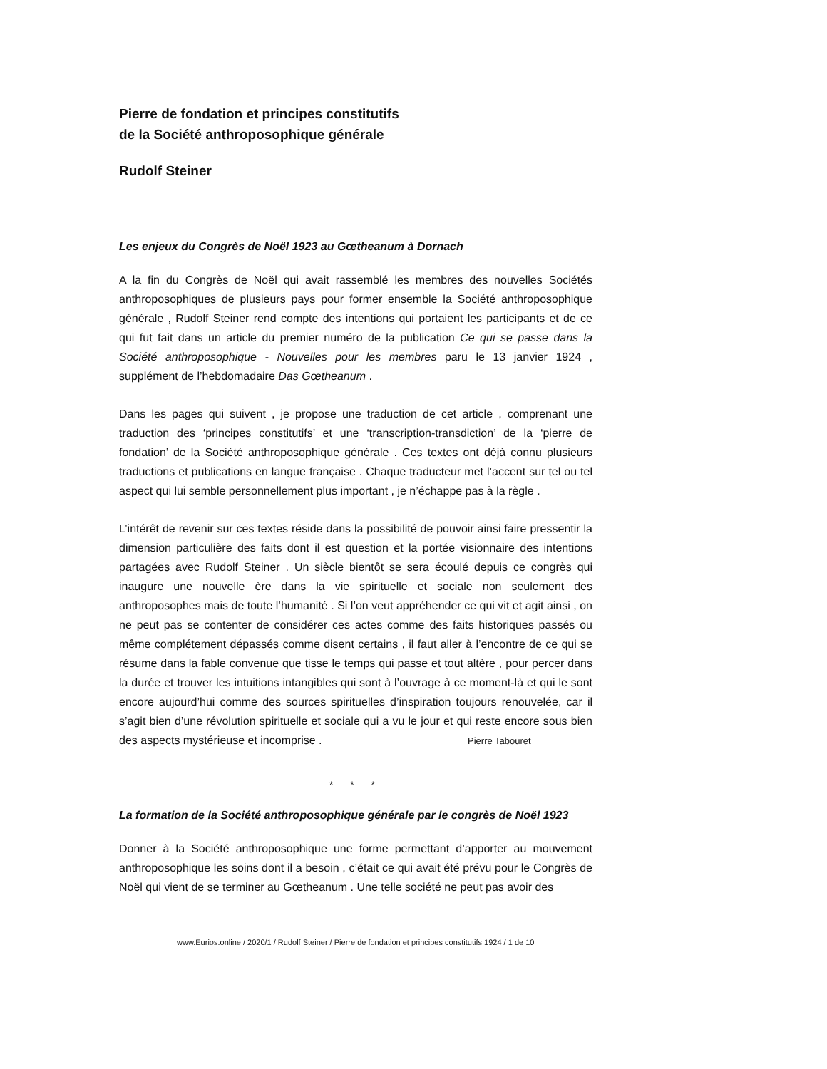Pierre de fondation et principes constitutifs
de la Société anthroposophique générale
Rudolf Steiner
Les enjeux du Congrès de Noël 1923 au Gœtheanum à Dornach
A la fin du Congrès de Noël qui avait rassemblé les membres des nouvelles Sociétés anthroposophiques de plusieurs pays pour former ensemble la Société anthroposophique générale , Rudolf Steiner rend compte des intentions qui portaient les participants et de ce qui fut fait dans un article du premier numéro de la publication Ce qui se passe dans la Société anthroposophique - Nouvelles pour les membres paru le 13 janvier 1924 , supplément de l’hebdomadaire Das Gœtheanum .
Dans les pages qui suivent , je propose une traduction de cet article , comprenant une traduction des ‘principes constitutifs’ et une ‘transcription-transdiction’ de la ‘pierre de fondation’ de la Société anthroposophique générale . Ces textes ont déjà connu plusieurs traductions et publications en langue française . Chaque traducteur met l’accent sur tel ou tel aspect qui lui semble personnellement plus important , je n’échappe pas à la règle .
L’intérêt de revenir sur ces textes réside dans la possibilité de pouvoir ainsi faire pressentir la dimension particulière des faits dont il est question et la portée visionnaire des intentions partagées avec Rudolf Steiner . Un siècle bientôt se sera écoulé depuis ce congrès qui inaugure une nouvelle ère dans la vie spirituelle et sociale non seulement des anthroposophes mais de toute l’humanité . Si l’on veut appréhender ce qui vit et agit ainsi , on ne peut pas se contenter de considérer ces actes comme des faits historiques passés ou même complétement dépassés comme disent certains , il faut aller à l’encontre de ce qui se résume dans la fable convenue que tisse le temps qui passe et tout altère , pour percer dans la durée et trouver les intuitions intangibles qui sont à l’ouvrage à ce moment-là et qui le sont encore aujourd’hui comme des sources spirituelles d’inspiration toujours renouvelée, car il s’agit bien d’une révolution spirituelle et sociale qui a vu le jour et qui reste encore sous bien des aspects mystérieuse et incomprise . Pierre Tabouret
* * *
La formation de la Société anthroposophique générale par le congrès de Noël 1923
Donner à la Société anthroposophique une forme permettant d’apporter au mouvement anthroposophique les soins dont il a besoin , c’était ce qui avait été prévu pour le Congrès de Noël qui vient de se terminer au Gœtheanum . Une telle société ne peut pas avoir des
www.Eurios.online / 2020/1 / Rudolf Steiner / Pierre de fondation et principes constitutifs 1924 / 1 de 10